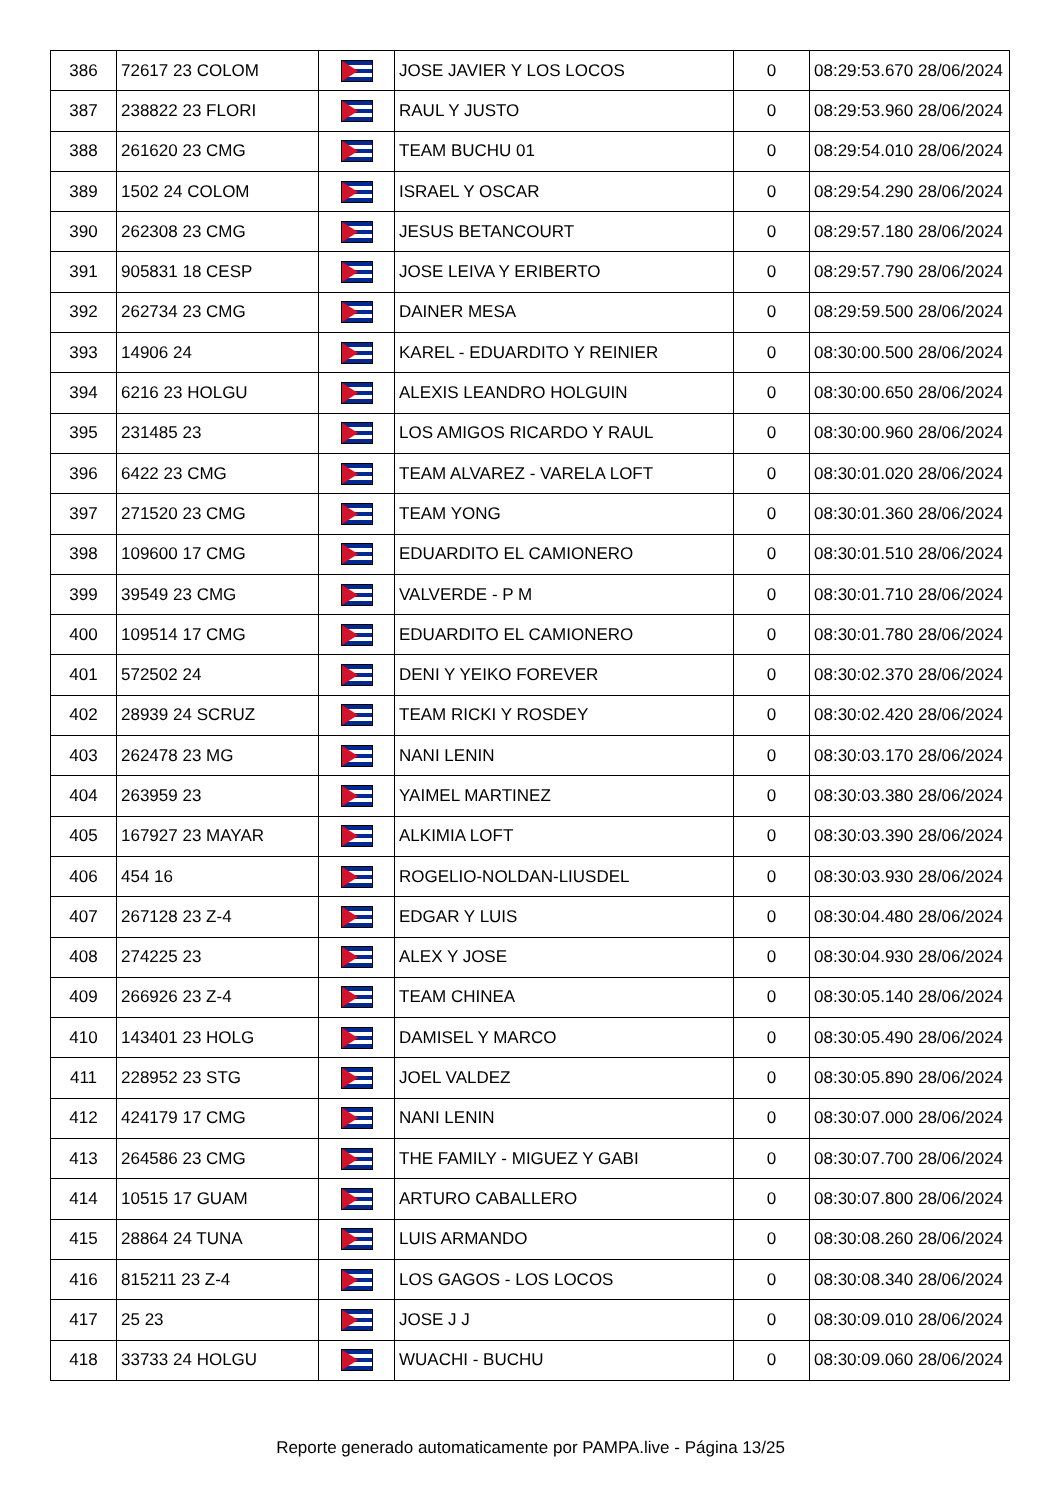| 386 | 72617 23 COLOM | | JOSE JAVIER Y LOS LOCOS | 0 | 08:29:53.670 28/06/2024 |
| 387 | 238822 23 FLORI | | RAUL Y JUSTO | 0 | 08:29:53.960 28/06/2024 |
| 388 | 261620 23 CMG | | TEAM BUCHU 01 | 0 | 08:29:54.010 28/06/2024 |
| 389 | 1502 24 COLOM | | ISRAEL Y OSCAR | 0 | 08:29:54.290 28/06/2024 |
| 390 | 262308 23 CMG | | JESUS BETANCOURT | 0 | 08:29:57.180 28/06/2024 |
| 391 | 905831 18 CESP | | JOSE LEIVA Y ERIBERTO | 0 | 08:29:57.790 28/06/2024 |
| 392 | 262734 23 CMG | | DAINER MESA | 0 | 08:29:59.500 28/06/2024 |
| 393 | 14906 24 | | KAREL - EDUARDITO Y REINIER | 0 | 08:30:00.500 28/06/2024 |
| 394 | 6216 23 HOLGU | | ALEXIS LEANDRO HOLGUIN | 0 | 08:30:00.650 28/06/2024 |
| 395 | 231485 23 | | LOS AMIGOS RICARDO Y RAUL | 0 | 08:30:00.960 28/06/2024 |
| 396 | 6422 23 CMG | | TEAM ALVAREZ - VARELA LOFT | 0 | 08:30:01.020 28/06/2024 |
| 397 | 271520 23 CMG | | TEAM YONG | 0 | 08:30:01.360 28/06/2024 |
| 398 | 109600 17 CMG | | EDUARDITO EL CAMIONERO | 0 | 08:30:01.510 28/06/2024 |
| 399 | 39549 23 CMG | | VALVERDE - P M | 0 | 08:30:01.710 28/06/2024 |
| 400 | 109514 17 CMG | | EDUARDITO EL CAMIONERO | 0 | 08:30:01.780 28/06/2024 |
| 401 | 572502 24 | | DENI Y YEIKO FOREVER | 0 | 08:30:02.370 28/06/2024 |
| 402 | 28939 24 SCRUZ | | TEAM RICKI Y ROSDEY | 0 | 08:30:02.420 28/06/2024 |
| 403 | 262478 23 MG | | NANI LENIN | 0 | 08:30:03.170 28/06/2024 |
| 404 | 263959 23 | | YAIMEL MARTINEZ | 0 | 08:30:03.380 28/06/2024 |
| 405 | 167927 23 MAYAR | | ALKIMIA LOFT | 0 | 08:30:03.390 28/06/2024 |
| 406 | 454 16 | | ROGELIO-NOLDAN-LIUSDEL | 0 | 08:30:03.930 28/06/2024 |
| 407 | 267128 23 Z-4 | | EDGAR Y LUIS | 0 | 08:30:04.480 28/06/2024 |
| 408 | 274225 23 | | ALEX Y JOSE | 0 | 08:30:04.930 28/06/2024 |
| 409 | 266926 23 Z-4 | | TEAM CHINEA | 0 | 08:30:05.140 28/06/2024 |
| 410 | 143401 23 HOLG | | DAMISEL Y MARCO | 0 | 08:30:05.490 28/06/2024 |
| 411 | 228952 23 STG | | JOEL VALDEZ | 0 | 08:30:05.890 28/06/2024 |
| 412 | 424179 17 CMG | | NANI LENIN | 0 | 08:30:07.000 28/06/2024 |
| 413 | 264586 23 CMG | | THE FAMILY - MIGUEZ Y GABI | 0 | 08:30:07.700 28/06/2024 |
| 414 | 10515 17 GUAM | | ARTURO CABALLERO | 0 | 08:30:07.800 28/06/2024 |
| 415 | 28864 24 TUNA | | LUIS ARMANDO | 0 | 08:30:08.260 28/06/2024 |
| 416 | 815211 23 Z-4 | | LOS GAGOS - LOS LOCOS | 0 | 08:30:08.340 28/06/2024 |
| 417 | 25 23 | | JOSE J J | 0 | 08:30:09.010 28/06/2024 |
| 418 | 33733 24 HOLGU | | WUACHI - BUCHU | 0 | 08:30:09.060 28/06/2024 |
Reporte generado automaticamente por PAMPA.live - Página 13/25